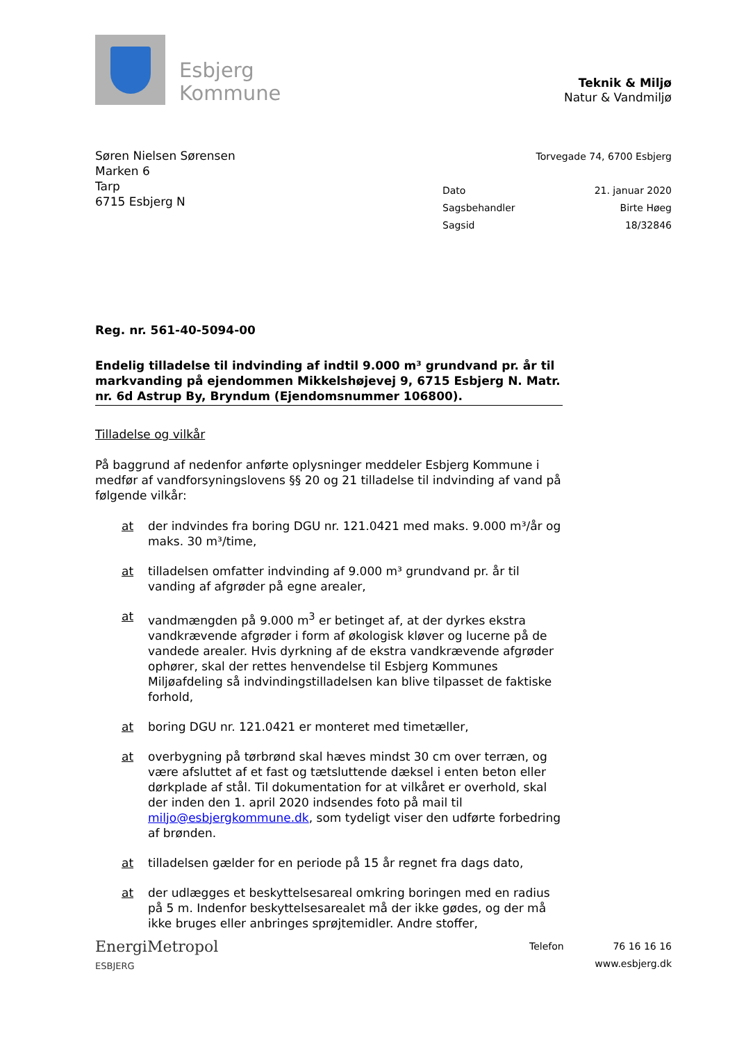Esbjerg
Kommune
Teknik & Miljø
Natur & Vandmiljø
Søren Nielsen Sørensen
Marken 6
Tarp
6715 Esbjerg N
Torvegade 74, 6700 Esbjerg
Dato 21. januar 2020
Sagsbehandler Birte Høeg
Sagsid 18/32846
Reg. nr. 561-40-5094-00
Endelig tilladelse til indvinding af indtil 9.000 m³ grundvand pr. år til markvanding på ejendommen Mikkelshøjevej 9, 6715 Esbjerg N. Matr. nr. 6d Astrup By, Bryndum (Ejendomsnummer 106800).
Tilladelse og vilkår
På baggrund af nedenfor anførte oplysninger meddeler Esbjerg Kommune i medfør af vandforsyningslovens §§ 20 og 21 tilladelse til indvinding af vand på følgende vilkår:
at der indvindes fra boring DGU nr. 121.0421 med maks. 9.000 m³/år og maks. 30 m³/time,
at tilladelsen omfatter indvinding af 9.000 m³ grundvand pr. år til vanding af afgrøder på egne arealer,
at vandmængden på 9.000 m<sup>3</sup> er betinget af, at der dyrkes ekstra vandkrævende afgrøder i form af økologisk kløver og lucerne på de vandede arealer. Hvis dyrkning af de ekstra vandkrævende afgrøder ophører, skal der rettes henvendelse til Esbjerg Kommunes Miljøafdeling så indvindingstilladelsen kan blive tilpasset de faktiske forhold,
at boring DGU nr. 121.0421 er monteret med timetæller,
at overbygning på tørbrønd skal hæves mindst 30 cm over terræn, og være afsluttet af et fast og tætsluttende dæksel i enten beton eller dørkplade af stål. Til dokumentation for at vilkåret er overhold, skal der inden den 1. april 2020 indsendes foto på mail til miljo@esbjergkommune.dk, som tydeligt viser den udførte forbedring af brønden.
at tilladelsen gælder for en periode på 15 år regnet fra dags dato,
at der udlægges et beskyttelsesareal omkring boringen med en radius på 5 m. Indenfor beskyttelsesarealet må der ikke gødes, og der må ikke bruges eller anbringes sprøjtemidler. Andre stoffer,
EnergiMetropol
ESBJERG
Telefon 76 16 16 16
www.esbjerg.dk